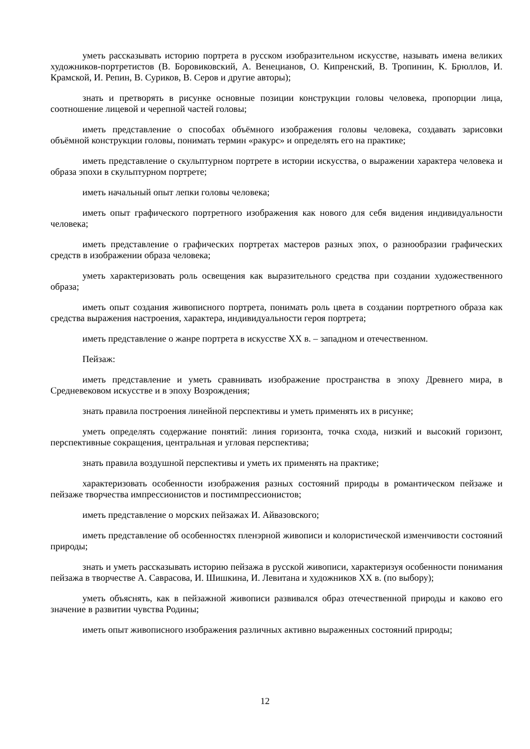уметь рассказывать историю портрета в русском изобразительном искусстве, называть имена великих художников-портретистов (В. Боровиковский, А. Венецианов, О. Кипренский, В. Тропинин, К. Брюллов, И. Крамской, И. Репин, В. Суриков, В. Серов и другие авторы);
знать и претворять в рисунке основные позиции конструкции головы человека, пропорции лица, соотношение лицевой и черепной частей головы;
иметь представление о способах объёмного изображения головы человека, создавать зарисовки объёмной конструкции головы, понимать термин «ракурс» и определять его на практике;
иметь представление о скульптурном портрете в истории искусства, о выражении характера человека и образа эпохи в скульптурном портрете;
иметь начальный опыт лепки головы человека;
иметь опыт графического портретного изображения как нового для себя видения индивидуальности человека;
иметь представление о графических портретах мастеров разных эпох, о разнообразии графических средств в изображении образа человека;
уметь характеризовать роль освещения как выразительного средства при создании художественного образа;
иметь опыт создания живописного портрета, понимать роль цвета в создании портретного образа как средства выражения настроения, характера, индивидуальности героя портрета;
иметь представление о жанре портрета в искусстве XX в. – западном и отечественном.
Пейзаж:
иметь представление и уметь сравнивать изображение пространства в эпоху Древнего мира, в Средневековом искусстве и в эпоху Возрождения;
знать правила построения линейной перспективы и уметь применять их в рисунке;
уметь определять содержание понятий: линия горизонта, точка схода, низкий и высокий горизонт, перспективные сокращения, центральная и угловая перспектива;
знать правила воздушной перспективы и уметь их применять на практике;
характеризовать особенности изображения разных состояний природы в романтическом пейзаже и пейзаже творчества импрессионистов и постимпрессионистов;
иметь представление о морских пейзажах И. Айвазовского;
иметь представление об особенностях пленэрной живописи и колористической изменчивости состояний природы;
знать и уметь рассказывать историю пейзажа в русской живописи, характеризуя особенности понимания пейзажа в творчестве А. Саврасова, И. Шишкина, И. Левитана и художников XX в. (по выбору);
уметь объяснять, как в пейзажной живописи развивался образ отечественной природы и каково его значение в развитии чувства Родины;
иметь опыт живописного изображения различных активно выраженных состояний природы;
12